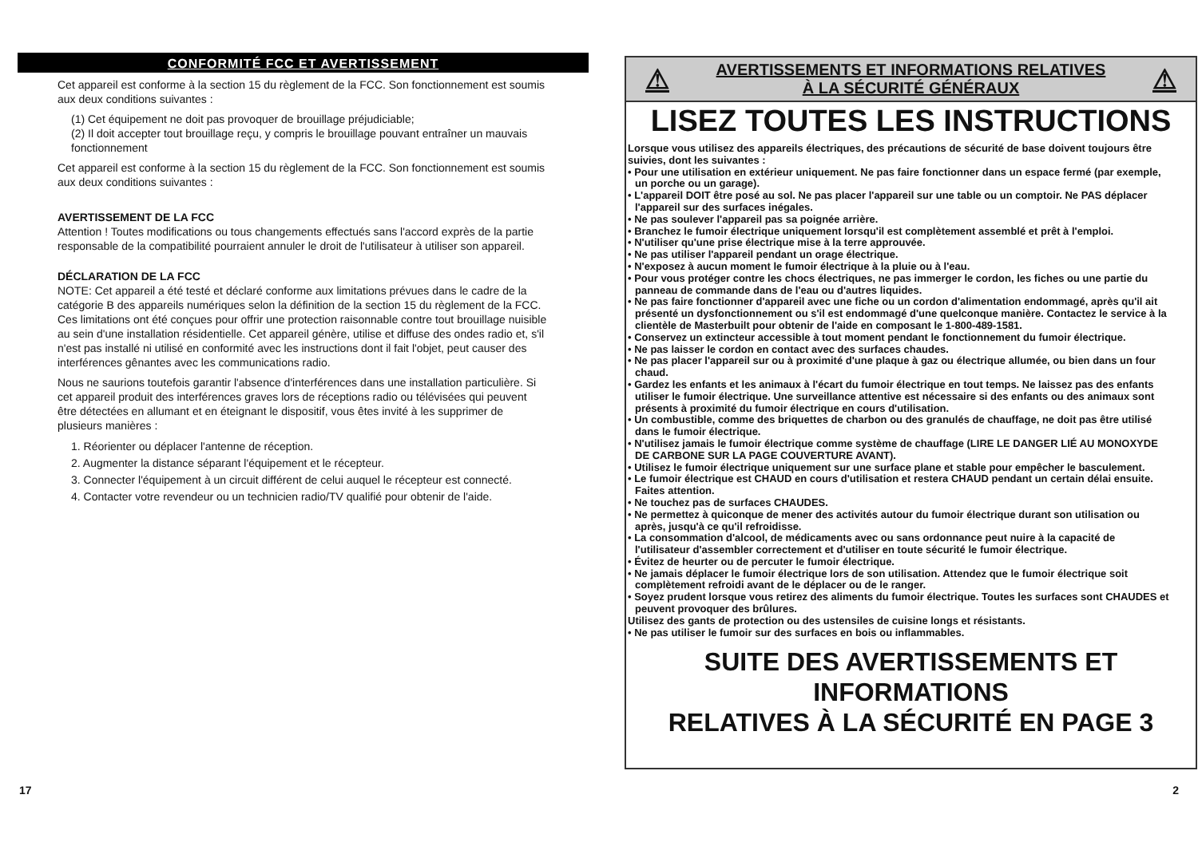CONFORMITÉ FCC ET AVERTISSEMENT
Cet appareil est conforme à la section 15 du règlement de la FCC. Son fonctionnement est soumis aux deux conditions suivantes :
(1) Cet équipement ne doit pas provoquer de brouillage préjudiciable;
(2) Il doit accepter tout brouillage reçu, y compris le brouillage pouvant entraîner un mauvais fonctionnement
Cet appareil est conforme à la section 15 du règlement de la FCC. Son fonctionnement est soumis aux deux conditions suivantes :
AVERTISSEMENT DE LA FCC
Attention ! Toutes modifications ou tous changements effectués sans l'accord exprès de la partie responsable de la compatibilité pourraient annuler le droit de l'utilisateur à utiliser son appareil.
DÉCLARATION DE LA FCC
NOTE: Cet appareil a été testé et déclaré conforme aux limitations prévues dans le cadre de la catégorie B des appareils numériques selon la définition de la section 15 du règlement de la FCC. Ces limitations ont été conçues pour offrir une protection raisonnable contre tout brouillage nuisible au sein d'une installation résidentielle. Cet appareil génère, utilise et diffuse des ondes radio et, s'il n'est pas installé ni utilisé en conformité avec les instructions dont il fait l'objet, peut causer des interférences gênantes avec les communications radio.
Nous ne saurions toutefois garantir l'absence d'interférences dans une installation particulière. Si cet appareil produit des interférences graves lors de réceptions radio ou télévisées qui peuvent être détectées en allumant et en éteignant le dispositif, vous êtes invité à les supprimer de plusieurs manières :
1. Réorienter ou déplacer l'antenne de réception.
2. Augmenter la distance séparant l'équipement et le récepteur.
3. Connecter l'équipement à un circuit différent de celui auquel le récepteur est connecté.
4. Contacter votre revendeur ou un technicien radio/TV qualifié pour obtenir de l'aide.
⚠ AVERTISSEMENTS ET INFORMATIONS RELATIVES
À LA SÉCURITÉ GÉNÉRAUX ⚠
LISEZ TOUTES LES INSTRUCTIONS
Lorsque vous utilisez des appareils électriques, des précautions de sécurité de base doivent toujours être suivies, dont les suivantes :
• Pour une utilisation en extérieur uniquement. Ne pas faire fonctionner dans un espace fermé (par exemple, un porche ou un garage).
• L'appareil DOIT être posé au sol. Ne pas placer l'appareil sur une table ou un comptoir. Ne PAS déplacer l'appareil sur des surfaces inégales.
• Ne pas soulever l'appareil pas sa poignée arrière.
• Branchez le fumoir électrique uniquement lorsqu'il est complètement assemblé et prêt à l'emploi.
• N'utiliser qu'une prise électrique mise à la terre approuvée.
• Ne pas utiliser l'appareil pendant un orage électrique.
• N'exposez à aucun moment le fumoir électrique à la pluie ou à l'eau.
• Pour vous protéger contre les chocs électriques, ne pas immerger le cordon, les fiches ou une partie du panneau de commande dans de l'eau ou d'autres liquides.
• Ne pas faire fonctionner d'appareil avec une fiche ou un cordon d'alimentation endommagé, après qu'il ait présenté un dysfonctionnement ou s'il est endommagé d'une quelconque manière. Contactez le service à la clientèle de Masterbuilt pour obtenir de l'aide en composant le 1-800-489-1581.
• Conservez un extincteur accessible à tout moment pendant le fonctionnement du fumoir électrique.
• Ne pas laisser le cordon en contact avec des surfaces chaudes.
• Ne pas placer l'appareil sur ou à proximité d'une plaque à gaz ou électrique allumée, ou bien dans un four chaud.
• Gardez les enfants et les animaux à l'écart du fumoir électrique en tout temps. Ne laissez pas des enfants utiliser le fumoir électrique. Une surveillance attentive est nécessaire si des enfants ou des animaux sont présents à proximité du fumoir électrique en cours d'utilisation.
• Un combustible, comme des briquettes de charbon ou des granulés de chauffage, ne doit pas être utilisé dans le fumoir électrique.
• N'utilisez jamais le fumoir électrique comme système de chauffage (LIRE LE DANGER LIÉ AU MONOXYDE DE CARBONE SUR LA PAGE COUVERTURE AVANT).
• Utilisez le fumoir électrique uniquement sur une surface plane et stable pour empêcher le basculement.
• Le fumoir électrique est CHAUD en cours d'utilisation et restera CHAUD pendant un certain délai ensuite. Faites attention.
• Ne touchez pas de surfaces CHAUDES.
• Ne permettez à quiconque de mener des activités autour du fumoir électrique durant son utilisation ou après, jusqu'à ce qu'il refroidisse.
• La consommation d'alcool, de médicaments avec ou sans ordonnance peut nuire à la capacité de l'utilisateur d'assembler correctement et d'utiliser en toute sécurité le fumoir électrique.
• Évitez de heurter ou de percuter le fumoir électrique.
• Ne jamais déplacer le fumoir électrique lors de son utilisation. Attendez que le fumoir électrique soit complètement refroidi avant de le déplacer ou de le ranger.
• Soyez prudent lorsque vous retirez des aliments du fumoir électrique. Toutes les surfaces sont CHAUDES et peuvent provoquer des brûlures.
Utilisez des gants de protection ou des ustensiles de cuisine longs et résistants.
• Ne pas utiliser le fumoir sur des surfaces en bois ou inflammables.
SUITE DES AVERTISSEMENTS ET
INFORMATIONS
RELATIVES À LA SÉCURITÉ EN PAGE 3
17 2